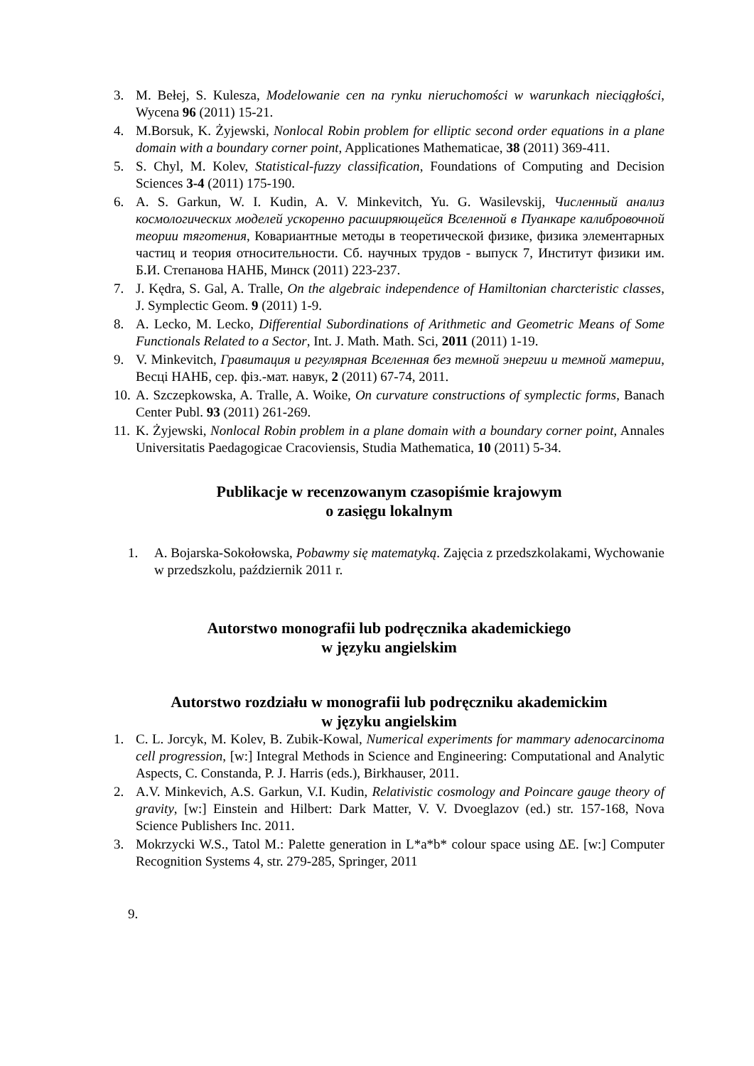3. M. Bełej, S. Kulesza, Modelowanie cen na rynku nieruchomości w warunkach nieciągłości, Wycena 96 (2011) 15-21.
4. M.Borsuk, K. Żyjewski, Nonlocal Robin problem for elliptic second order equations in a plane domain with a boundary corner point, Applicationes Mathematicae, 38 (2011) 369-411.
5. S. Chyl, M. Kolev, Statistical-fuzzy classification, Foundations of Computing and Decision Sciences 3-4 (2011) 175-190.
6. A. S. Garkun, W. I. Kudin, A. V. Minkevitch, Yu. G. Wasilevskij, Численный анализ космологических моделей ускоренно расширяющейся Вселенной в Пуанкаре калибровочной теории тяготения, Ковариантные методы в теоретической физике, физика элементарных частиц и теория относительности. Сб. научных трудов - выпуск 7, Институт физики им. Б.И. Степанова НАНБ, Минск (2011) 223-237.
7. J. Kędra, S. Gal, A. Tralle, On the algebraic independence of Hamiltonian charcteristic classes, J. Symplectic Geom. 9 (2011) 1-9.
8. A. Lecko, M. Lecko, Differential Subordinations of Arithmetic and Geometric Means of Some Functionals Related to a Sector, Int. J. Math. Math. Sci, 2011 (2011) 1-19.
9. V. Minkevitch, Гравитация и регулярная Вселенная без темной энергии и темной материи, Весцi НАНБ, сер. фiз.-мат. навук, 2 (2011) 67-74, 2011.
10. A. Szczepkowska, A. Tralle, A. Woike, On curvature constructions of symplectic forms, Banach Center Publ. 93 (2011) 261-269.
11. K. Żyjewski, Nonlocal Robin problem in a plane domain with a boundary corner point, Annales Universitatis Paedagogicae Cracoviensis, Studia Mathematica, 10 (2011) 5-34.
Publikacje w recenzowanym czasopiśmie krajowym
o zasięgu lokalnym
1. A. Bojarska-Sokołowska, Pobawmy się matematyką. Zajęcia z przedszkolakami, Wychowanie w przedszkolu, październik 2011 r.
Autorstwo monografii lub podręcznika akademickiego
w języku angielskim
Autorstwo rozdziału w monografii lub podręczniku akademickim
w języku angielskim
1. C. L. Jorcyk, M. Kolev, B. Zubik-Kowal, Numerical experiments for mammary adenocarcinoma cell progression, [w:] Integral Methods in Science and Engineering: Computational and Analytic Aspects, C. Constanda, P. J. Harris (eds.), Birkhauser, 2011.
2. A.V. Minkevich, A.S. Garkun, V.I. Kudin, Relativistic cosmology and Poincare gauge theory of gravity, [w:] Einstein and Hilbert: Dark Matter, V. V. Dvoeglazov (ed.) str. 157-168, Nova Science Publishers Inc. 2011.
3. Mokrzycki W.S., Tatol M.: Palette generation in L*a*b* colour space using ΔE. [w:] Computer Recognition Systems 4, str. 279-285, Springer, 2011
9.